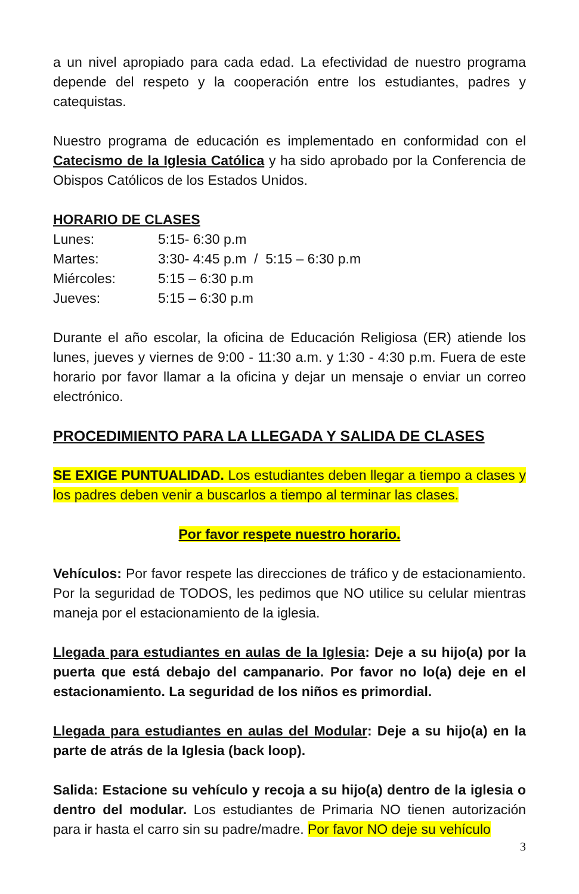a un nivel apropiado para cada edad. La efectividad de nuestro programa depende del respeto y la cooperación entre los estudiantes, padres y catequistas.
Nuestro programa de educación es implementado en conformidad con el Catecismo de la Iglesia Católica y ha sido aprobado por la Conferencia de Obispos Católicos de los Estados Unidos.
HORARIO DE CLASES
| Lunes: | 5:15- 6:30 p.m |
| Martes: | 3:30- 4:45 p.m / 5:15 – 6:30 p.m |
| Miércoles: | 5:15 – 6:30 p.m |
| Jueves: | 5:15 – 6:30 p.m |
Durante el año escolar, la oficina de Educación Religiosa (ER) atiende los lunes, jueves y viernes de 9:00 - 11:30 a.m. y 1:30 - 4:30 p.m. Fuera de este horario por favor llamar a la oficina y dejar un mensaje o enviar un correo electrónico.
PROCEDIMIENTO PARA LA LLEGADA Y SALIDA DE CLASES
SE EXIGE PUNTUALIDAD. Los estudiantes deben llegar a tiempo a clases y los padres deben venir a buscarlos a tiempo al terminar las clases.
Por favor respete nuestro horario.
Vehículos: Por favor respete las direcciones de tráfico y de estacionamiento. Por la seguridad de TODOS, les pedimos que NO utilice su celular mientras maneja por el estacionamiento de la iglesia.
Llegada para estudiantes en aulas de la Iglesia: Deje a su hijo(a) por la puerta que está debajo del campanario. Por favor no lo(a) deje en el estacionamiento. La seguridad de los niños es primordial.
Llegada para estudiantes en aulas del Modular: Deje a su hijo(a) en la parte de atrás de la Iglesia (back loop).
Salida: Estacione su vehículo y recoja a su hijo(a) dentro de la iglesia o dentro del modular. Los estudiantes de Primaria NO tienen autorización para ir hasta el carro sin su padre/madre. Por favor NO deje su vehículo
3